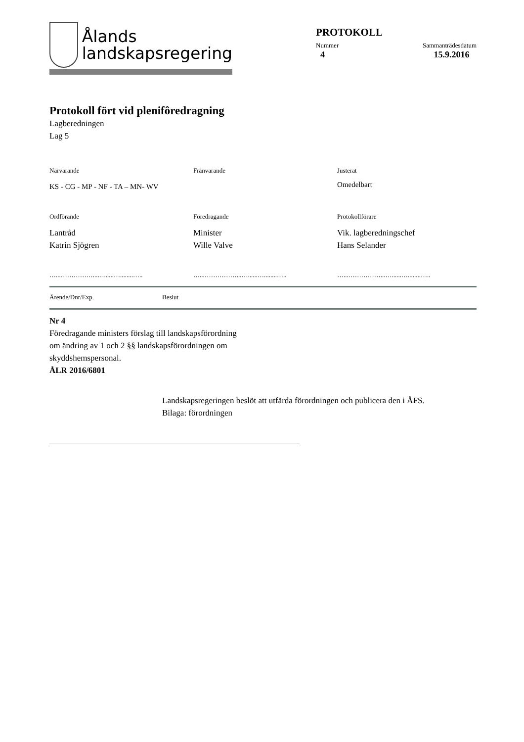Ålands
landskapsregering
PROTOKOLL
Nummer
4
Sammanträdesdatum
15.9.2016
Protokoll fört vid plenifôredragning
Lagberedningen
Lag 5
Närvarande
Frånvarande
Justerat
KS - CG - MP - NF - TA – MN- WV
Omedelbart
Ordförande
Föredragande
Protokollförare
Lantråd
Katrin Sjögren
Minister
Wille Valve
Vik. lagberedningschef
Hans Selander
…...……………...…......…........…..
…...……………...…......…........…..
…...……………...…......…........…..
Ärende/Dnr/Exp. Beslut
Nr 4
Föredragande ministers förslag till landskapsförordning
om ändring av 1 och 2 §§ landskapsförordningen om
skyddshemspersonal.
ÅLR 2016/6801
Landskapsregeringen beslöt att utfärda förordningen och publicera den i ÅFS.
Bilaga: förordningen